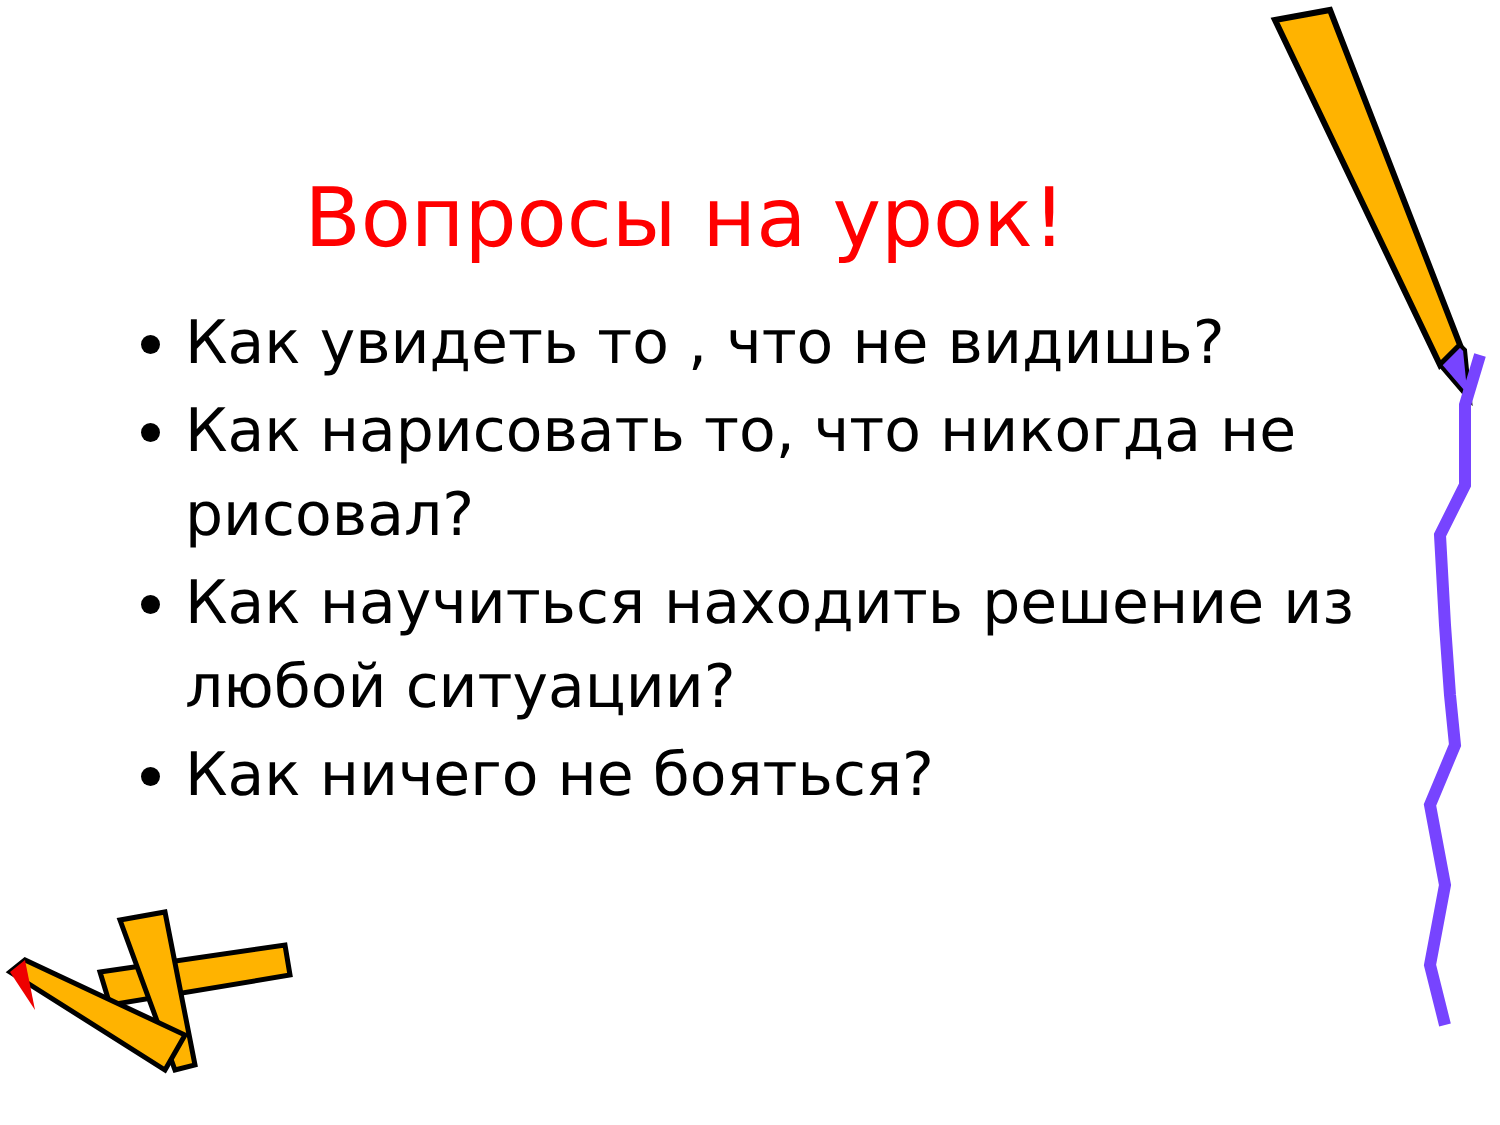Вопросы на урок!
Как увидеть то , что не видишь?
Как нарисовать то, что никогда не рисовал?
Как научиться находить решение из любой ситуации?
Как ничего не бояться?